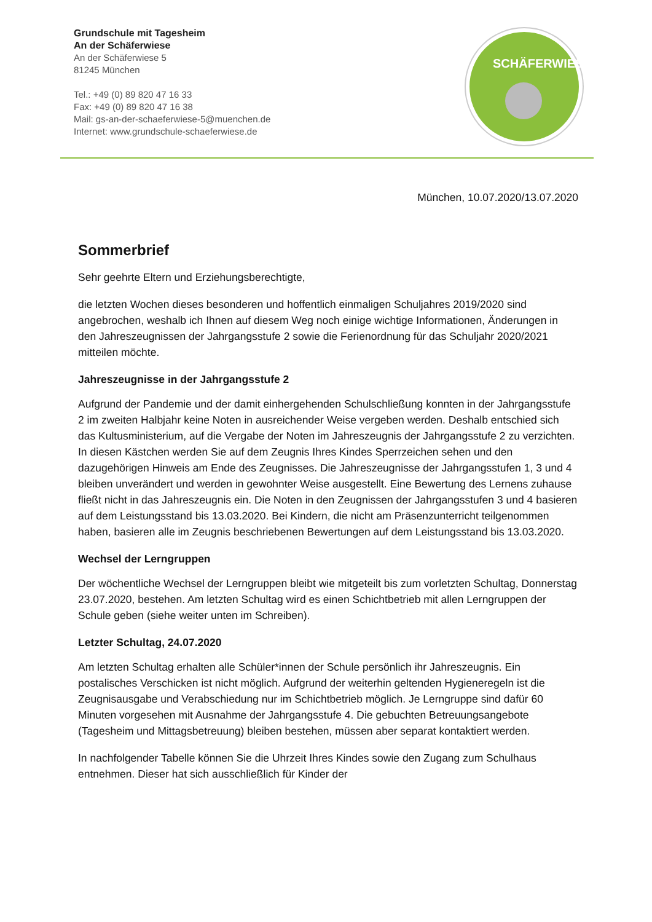Grundschule mit Tagesheim
An der Schäferwiese
An der Schäferwiese 5
81245 München
Tel.: +49 (0) 89 820 47 16 33
Fax: +49 (0) 89 820 47 16 38
Mail: gs-an-der-schaeferwiese-5@muenchen.de
Internet: www.grundschule-schaeferwiese.de
SCHÄFERWIESE
München, 10.07.2020/13.07.2020
Sommerbrief
Sehr geehrte Eltern und Erziehungsberechtigte,
die letzten Wochen dieses besonderen und hoffentlich einmaligen Schuljahres 2019/2020 sind angebrochen, weshalb ich Ihnen auf diesem Weg noch einige wichtige Informationen, Änderungen in den Jahreszeugnissen der Jahrgangsstufe 2 sowie die Ferienordnung für das Schuljahr 2020/2021 mitteilen möchte.
Jahreszeugnisse in der Jahrgangsstufe 2
Aufgrund der Pandemie und der damit einhergehenden Schulschließung konnten in der Jahrgangsstufe 2 im zweiten Halbjahr keine Noten in ausreichender Weise vergeben werden. Deshalb entschied sich das Kultusministerium, auf die Vergabe der Noten im Jahreszeugnis der Jahrgangsstufe 2 zu verzichten. In diesen Kästchen werden Sie auf dem Zeugnis Ihres Kindes Sperrzeichen sehen und den dazugehörigen Hinweis am Ende des Zeugnisses. Die Jahreszeugnisse der Jahrgangsstufen 1, 3 und 4 bleiben unverändert und werden in gewohnter Weise ausgestellt. Eine Bewertung des Lernens zuhause fließt nicht in das Jahreszeugnis ein. Die Noten in den Zeugnissen der Jahrgangsstufen 3 und 4 basieren auf dem Leistungsstand bis 13.03.2020. Bei Kindern, die nicht am Präsenzunterricht teilgenommen haben, basieren alle im Zeugnis beschriebenen Bewertungen auf dem Leistungsstand bis 13.03.2020.
Wechsel der Lerngruppen
Der wöchentliche Wechsel der Lerngruppen bleibt wie mitgeteilt bis zum vorletzten Schultag, Donnerstag 23.07.2020, bestehen. Am letzten Schultag wird es einen Schichtbetrieb mit allen Lerngruppen der Schule geben (siehe weiter unten im Schreiben).
Letzter Schultag, 24.07.2020
Am letzten Schultag erhalten alle Schüler*innen der Schule persönlich ihr Jahreszeugnis. Ein postalisches Verschicken ist nicht möglich. Aufgrund der weiterhin geltenden Hygieneregeln ist die Zeugnisausgabe und Verabschiedung nur im Schichtbetrieb möglich. Je Lerngruppe sind dafür 60 Minuten vorgesehen mit Ausnahme der Jahrgangsstufe 4. Die gebuchten Betreuungsangebote (Tagesheim und Mittagsbetreuung) bleiben bestehen, müssen aber separat kontaktiert werden.
In nachfolgender Tabelle können Sie die Uhrzeit Ihres Kindes sowie den Zugang zum Schulhaus entnehmen. Dieser hat sich ausschließlich für Kinder der